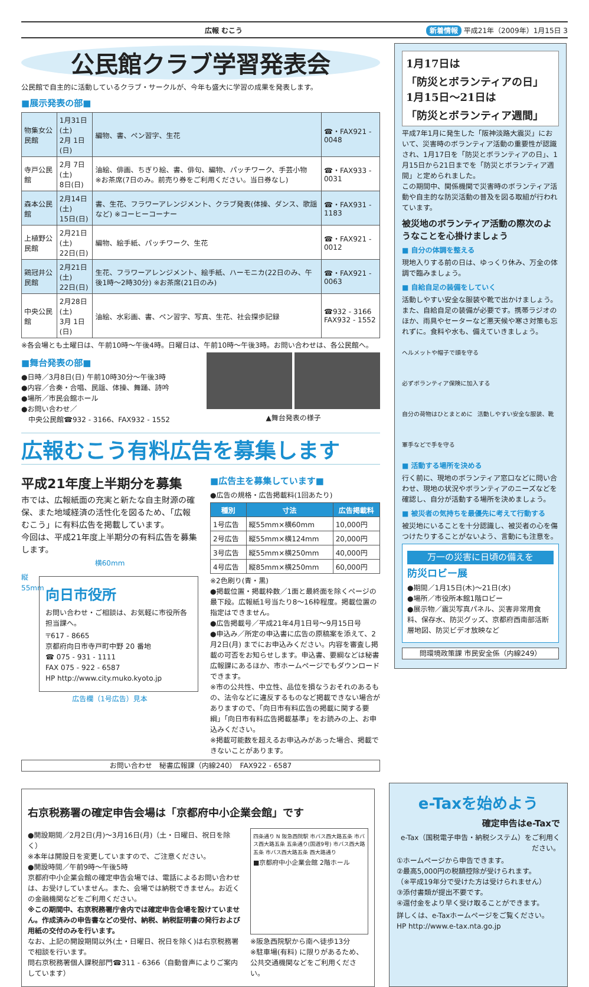広報 むこう 新着情報 平成21年（2009年）1月15日 3
公民館クラブ学習発表会
公民館で自主的に活動しているクラブ・サークルが、今年も盛大に学習の成果を発表します。
■展示発表の部■
| 物集女公民館 | 1月31日(土) 2月 1日(日) | 編物、書、ペン習字、生花 | ☎・FAX921 - 0048 |
| 寺戸公民館 | 2月 7日(土) 8日(日) | 油絵、俳画、ちぎり絵、書、俳句、編物、パッチワーク、手芸小物 ※お茶席(7日のみ。前売り券をご利用ください。当日券なし) | ☎・FAX933 - 0031 |
| 森本公民館 | 2月14日(土) 15日(日) | 書、生花、フラワーアレンジメント、クラブ発表(体操、ダンス、歌謡など) ※コーヒーコーナー | ☎・FAX931 - 1183 |
| 上植野公民館 | 2月21日(土) 22日(日) | 編物、絵手紙、パッチワーク、生花 | ☎・FAX921 - 0012 |
| 鶏冠井公民館 | 2月21日(土) 22日(日) | 生花、フラワーアレンジメント、絵手紙、ハーモニカ(22日のみ、午後1時～2時30分) ※お茶席(21日のみ) | ☎・FAX921 - 0063 |
| 中央公民館 | 2月28日(土) 3月 1日(日) | 油絵、水彩画、書、ペン習字、写真、生花、社会探歩記録 | ☎932 - 3166 FAX932 - 1552 |
※各会場とも土曜日は、午前10時～午後4時。日曜日は、午前10時～午後3時。お問い合わせは、各公民館へ。
■舞台発表の部■
●日時／3月8日(日) 午前10時30分～午後3時
●内容／合奏・合唱、民謡、体操、舞踊、詩吟
●場所／市民会館ホール
●お問い合わせ／
　中央公民館☎932 - 3166、FAX932 - 1552
▲舞台発表の様子
広報むこう有料広告を募集します
平成21年度上半期分を募集
市では、広報紙面の充実と新たな自主財源の確保、また地域経済の活性化を図るため、「広報むこう」に有料広告を掲載しています。
今回は、平成21年度上半期分の有料広告を募集します。
横60mm
縦55mm
向日市役所
お問い合わせ・ご相談は、お気軽に市役所各担当課へ。
〒617 - 8665
京都府向日市寺戸町中野 20 番地
☎ 075 - 931 - 1111
FAX 075 - 922 - 6587
HP http://www.city.muko.kyoto.jp
広告欄（1号広告）見本
■広告主を募集しています■
●広告の規格・広告掲載料(1回あたり)
| 種別 | 寸法 | 広告掲載料 |
| --- | --- | --- |
| 1号広告 | 縦55mm×横60mm | 10,000円 |
| 2号広告 | 縦55mm×横124mm | 20,000円 |
| 3号広告 | 縦55mm×横250mm | 40,000円 |
| 4号広告 | 縦85mm×横250mm | 60,000円 |
※2色刷り(青・黒)
●掲載位置・掲載枠数／1面と最終面を除くページの最下段。広報紙1号当たり8～16枠程度。掲載位置の指定はできません。
●広告掲載号／平成21年4月1日号～9月15日号
●申込み／所定の申込書に広告の原稿案を添えて、2月2日(月) までにお申込みください。内容を審査し掲載の可否をお知らせします。申込書、要綱などは秘書広報課にあるほか、市ホームページでもダウンロードできます。
※市の公共性、中立性、品位を損なうおそれのあるもの、法令などに違反するものなど掲載できない場合がありますので、「向日市有料広告の掲載に関する要綱」「向日市有料広告掲載基準」をお読みの上、お申込みください。
※掲載可能数を超えるお申込みがあった場合、掲載できないことがあります。
お問い合わせ　秘書広報課（内線240）　FAX922 - 6587
1月17日は
「防災とボランティアの日」
1月15日～21日は
「防災とボランティア週間」
平成7年1月に発生した「阪神淡路大震災」において、災害時のボランティア活動の重要性が認識され、1月17日を「防災とボランティアの日」、1月15日から21日までを「防災とボランティア週間」と定められました。
この期間中、関係機関で災害時のボランティア活動や自主的な防災活動の普及を図る取組が行われています。
被災地のボランティア活動の際次のようなことを心掛けましょう
■ 自分の体調を整える
現地入りする前の日は、ゆっくり休み、万全の体調で臨みましょう。
■ 自給自足の装備をしていく
活動しやすい安全な服装や靴で出かけましょう。また、自給自足の装備が必要です。携帯ラジオのほか、雨具やセーターなど悪天候や寒さ対策も忘れずに。食料や水も、備えていきましょう。
ヘルメットや帽子で頭を守る 必ずボランティア保険に加入する 自分の荷物はひとまとめに 活動しやすい安全な服装、靴 軍手などで手を守る
■ 活動する場所を決める
行く前に、現地のボランティア窓口などに問い合わせ、現地の状況やボランティアのニーズなどを確認し、自分が活動する場所を決めましょう。
■ 被災者の気持ちを最優先に考えて行動する
被災地にいることを十分認識し、被災者の心を傷つけたりすることがないよう、言動にも注意を。
万一の災害に日頃の備えを
防災ロビー展
●期間／1月15日(木)～21日(水)
●場所／市役所本館1階ロビー
●展示物／震災写真パネル、災害非常用食料、保存水、防災グッズ、京都府西南部活断層地図、防災ビデオ放映など
問環境政策課 市民安全係（内線249）
右京税務署の確定申告会場は「京都府中小企業会館」です
●開設期間／2月2日(月)～3月16日(月)（土・日曜日、祝日を除く）
※本年は開設日を変更していますので、ご注意ください。
●開設時間／午前9時～午後5時
京都府中小企業会館の確定申告会場では、電話によるお問い合わせは、お受けしていません。また、会場では納税できません。お近くの金融機関などをご利用ください。
※この期間中、右京税務署庁舎内では確定申告会場を設けていません。作成済みの申告書などの受付、納税、納税証明書の発行および用紙の交付のみを行います。
なお、上記の開設期間以外(土・日曜日、祝日を除く)は右京税務署で相談を行います。
問右京税務署個人課税部門☎311 - 6366（自動音声によりご案内しています）
四条通り N 阪急西院駅 市バス西大路五条 市バス西大路五条 五条通り(国道9号) 市バス西大路五条 市バス西大路五条 西大路通り
■京都府中小企業会館 2階ホール
※阪急西院駅から南へ徒歩13分
※駐車場(有料) に限りがあるため、公共交通機関などをご利用ください。
e-Taxを始めよう
確定申告はe-Taxで
e-Tax（国税電子申告・納税システム）をご利用ください。
①ホームページから申告できます。
②最高5,000円の税額控除が受けられます。
（※平成19年分で受けた方は受けられません）
③添付書類が提出不要です。
④還付金をより早く受け取ることができます。
詳しくは、e-Taxホームページをご覧ください。
HP http://www.e-tax.nta.go.jp